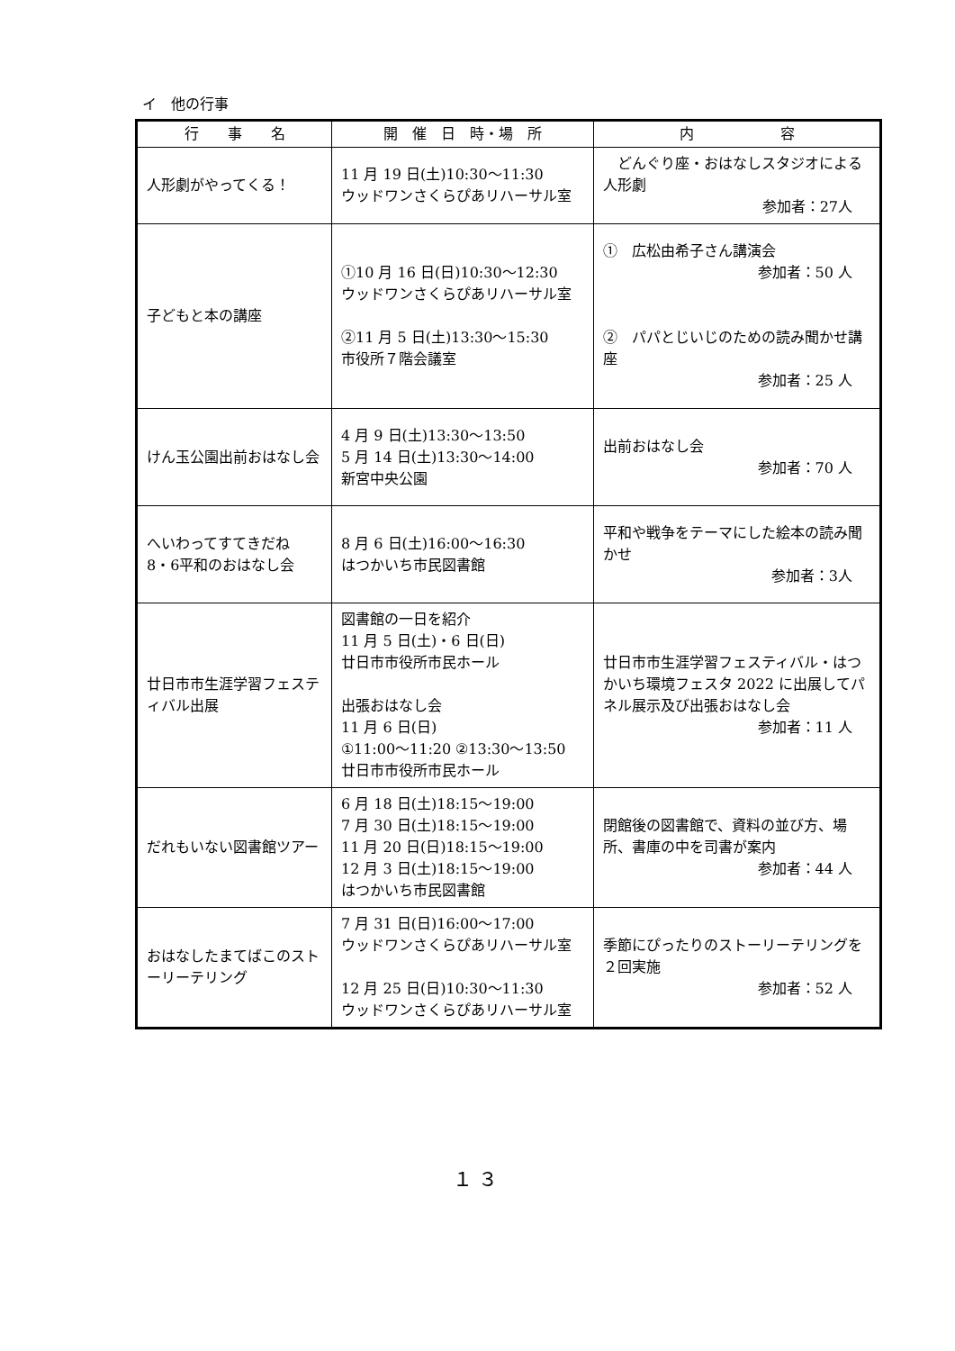イ　他の行事
| 行 事 名 | 開 催 日 時・場 所 | 内 容 |
| --- | --- | --- |
| 人形劇がやってくる！ | 11 月 19 日(土)10:30～11:30 ウッドワンさくらぴあリハーサル室 | どんぐり座・おはなしスタジオによる人形劇 参加者：27人 |
| 子どもと本の講座 | ①10 月 16 日(日)10:30～12:30 ウッドワンさくらぴあリハーサル室 ②11 月 5 日(土)13:30～15:30 市役所７階会議室 | ① 広松由希子さん講演会 参加者：50 人 ② パパとじいじのための読み聞かせ講座 参加者：25 人 |
| けん玉公園出前おはなし会 | 4 月 9 日(土)13:30～13:50 5 月 14 日(土)13:30～14:00 新宮中央公園 | 出前おはなし会 参加者：70 人 |
| へいわってすてきだね 8・6平和のおはなし会 | 8 月 6 日(土)16:00～16:30 はつかいち市民図書館 | 平和や戦争をテーマにした絵本の読み聞かせ 参加者：3人 |
| 廿日市市生涯学習フェスティバル出展 | 図書館の一日を紹介 11 月 5 日(土)・6 日(日) 廿日市市役所市民ホール 出張おはなし会 11 月 6 日(日) ①11:00～11:20 ②13:30～13:50 廿日市市役所市民ホール | 廿日市市生涯学習フェスティバル・はつかいち環境フェスタ 2022 に出展してパネル展示及び出張おはなし会 参加者：11 人 |
| だれもいない図書館ツアー | 6 月 18 日(土)18:15～19:00 7 月 30 日(土)18:15～19:00 11 月 20 日(日)18:15～19:00 12 月 3 日(土)18:15～19:00 はつかいち市民図書館 | 閉館後の図書館で、資料の並び方、場所、書庫の中を司書が案内 参加者：44 人 |
| おはなしたまてばこのストーリーテリング | 7 月 31 日(日)16:00～17:00 ウッドワンさくらぴあリハーサル室 12 月 25 日(日)10:30～11:30 ウッドワンさくらぴあリハーサル室 | 季節にぴったりのストーリーテリングを２回実施 参加者：52 人 |
１３